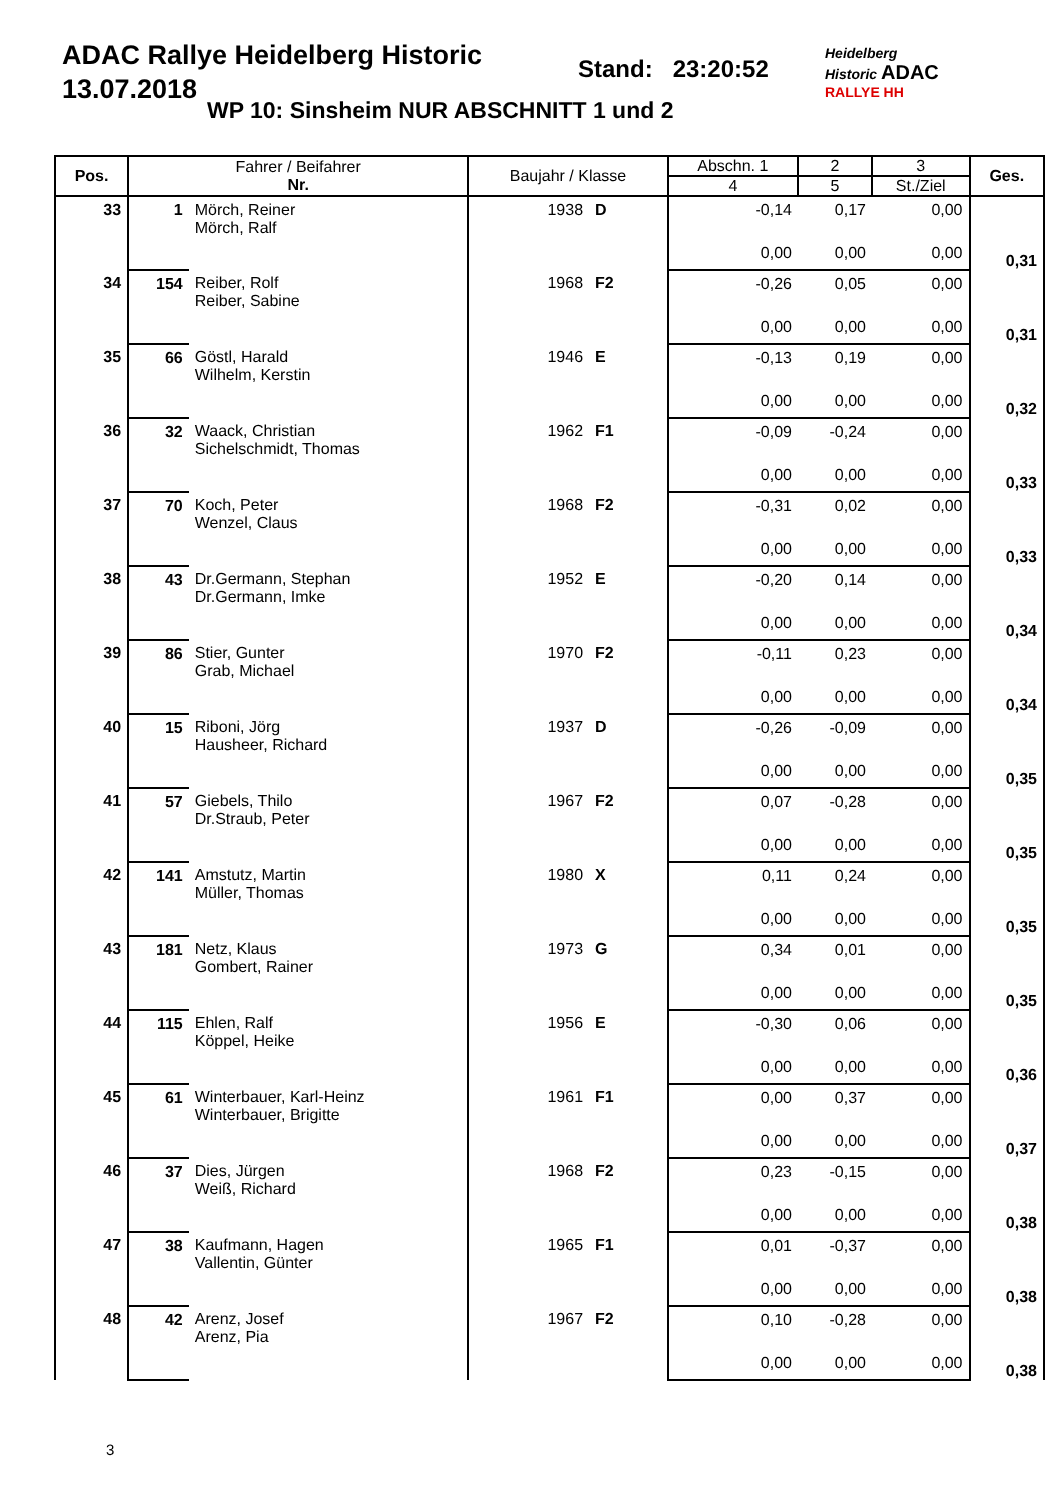ADAC Rallye Heidelberg Historic
13.07.2018
Stand: 23:20:52
WP 10: Sinsheim NUR ABSCHNITT 1 und 2
Heidelberg
Historic ADAC
RALLYE HH
| Pos. | Fahrer / Beifahrer Nr. | | Baujahr / Klasse | | Abschn. 1 | 2 | 3 | Ges. |
| --- | --- | --- | --- | --- | --- | --- | --- | --- |
| | | | | | 4 | 5 | St./Ziel | |
| 33 | 1 | Mörch, Reiner Mörch, Ralf | 1938 | D | -0,14 | 0,17 | 0,00 | 0,31 |
| | | | | | 0,00 | 0,00 | 0,00 | |
| 34 | 154 | Reiber, Rolf Reiber, Sabine | 1968 | F2 | -0,26 | 0,05 | 0,00 | 0,31 |
| | | | | | 0,00 | 0,00 | 0,00 | |
| 35 | 66 | Göstl, Harald Wilhelm, Kerstin | 1946 | E | -0,13 | 0,19 | 0,00 | 0,32 |
| | | | | | 0,00 | 0,00 | 0,00 | |
| 36 | 32 | Waack, Christian Sichelschmidt, Thomas | 1962 | F1 | -0,09 | -0,24 | 0,00 | 0,33 |
| | | | | | 0,00 | 0,00 | 0,00 | |
| 37 | 70 | Koch, Peter Wenzel, Claus | 1968 | F2 | -0,31 | 0,02 | 0,00 | 0,33 |
| | | | | | 0,00 | 0,00 | 0,00 | |
| 38 | 43 | Dr.Germann, Stephan Dr.Germann, Imke | 1952 | E | -0,20 | 0,14 | 0,00 | 0,34 |
| | | | | | 0,00 | 0,00 | 0,00 | |
| 39 | 86 | Stier, Gunter Grab, Michael | 1970 | F2 | -0,11 | 0,23 | 0,00 | 0,34 |
| | | | | | 0,00 | 0,00 | 0,00 | |
| 40 | 15 | Riboni, Jörg Hausheer, Richard | 1937 | D | -0,26 | -0,09 | 0,00 | 0,35 |
| | | | | | 0,00 | 0,00 | 0,00 | |
| 41 | 57 | Giebels, Thilo Dr.Straub, Peter | 1967 | F2 | 0,07 | -0,28 | 0,00 | 0,35 |
| | | | | | 0,00 | 0,00 | 0,00 | |
| 42 | 141 | Amstutz, Martin Müller, Thomas | 1980 | X | 0,11 | 0,24 | 0,00 | 0,35 |
| | | | | | 0,00 | 0,00 | 0,00 | |
| 43 | 181 | Netz, Klaus Gombert, Rainer | 1973 | G | 0,34 | 0,01 | 0,00 | 0,35 |
| | | | | | 0,00 | 0,00 | 0,00 | |
| 44 | 115 | Ehlen, Ralf Köppel, Heike | 1956 | E | -0,30 | 0,06 | 0,00 | 0,36 |
| | | | | | 0,00 | 0,00 | 0,00 | |
| 45 | 61 | Winterbauer, Karl-Heinz Winterbauer, Brigitte | 1961 | F1 | 0,00 | 0,37 | 0,00 | 0,37 |
| | | | | | 0,00 | 0,00 | 0,00 | |
| 46 | 37 | Dies, Jürgen Weiß, Richard | 1968 | F2 | 0,23 | -0,15 | 0,00 | 0,38 |
| | | | | | 0,00 | 0,00 | 0,00 | |
| 47 | 38 | Kaufmann, Hagen Vallentin, Günter | 1965 | F1 | 0,01 | -0,37 | 0,00 | 0,38 |
| | | | | | 0,00 | 0,00 | 0,00 | |
| 48 | 42 | Arenz, Josef Arenz, Pia | 1967 | F2 | 0,10 | -0,28 | 0,00 | 0,38 |
| | | | | | 0,00 | 0,00 | 0,00 | |
3